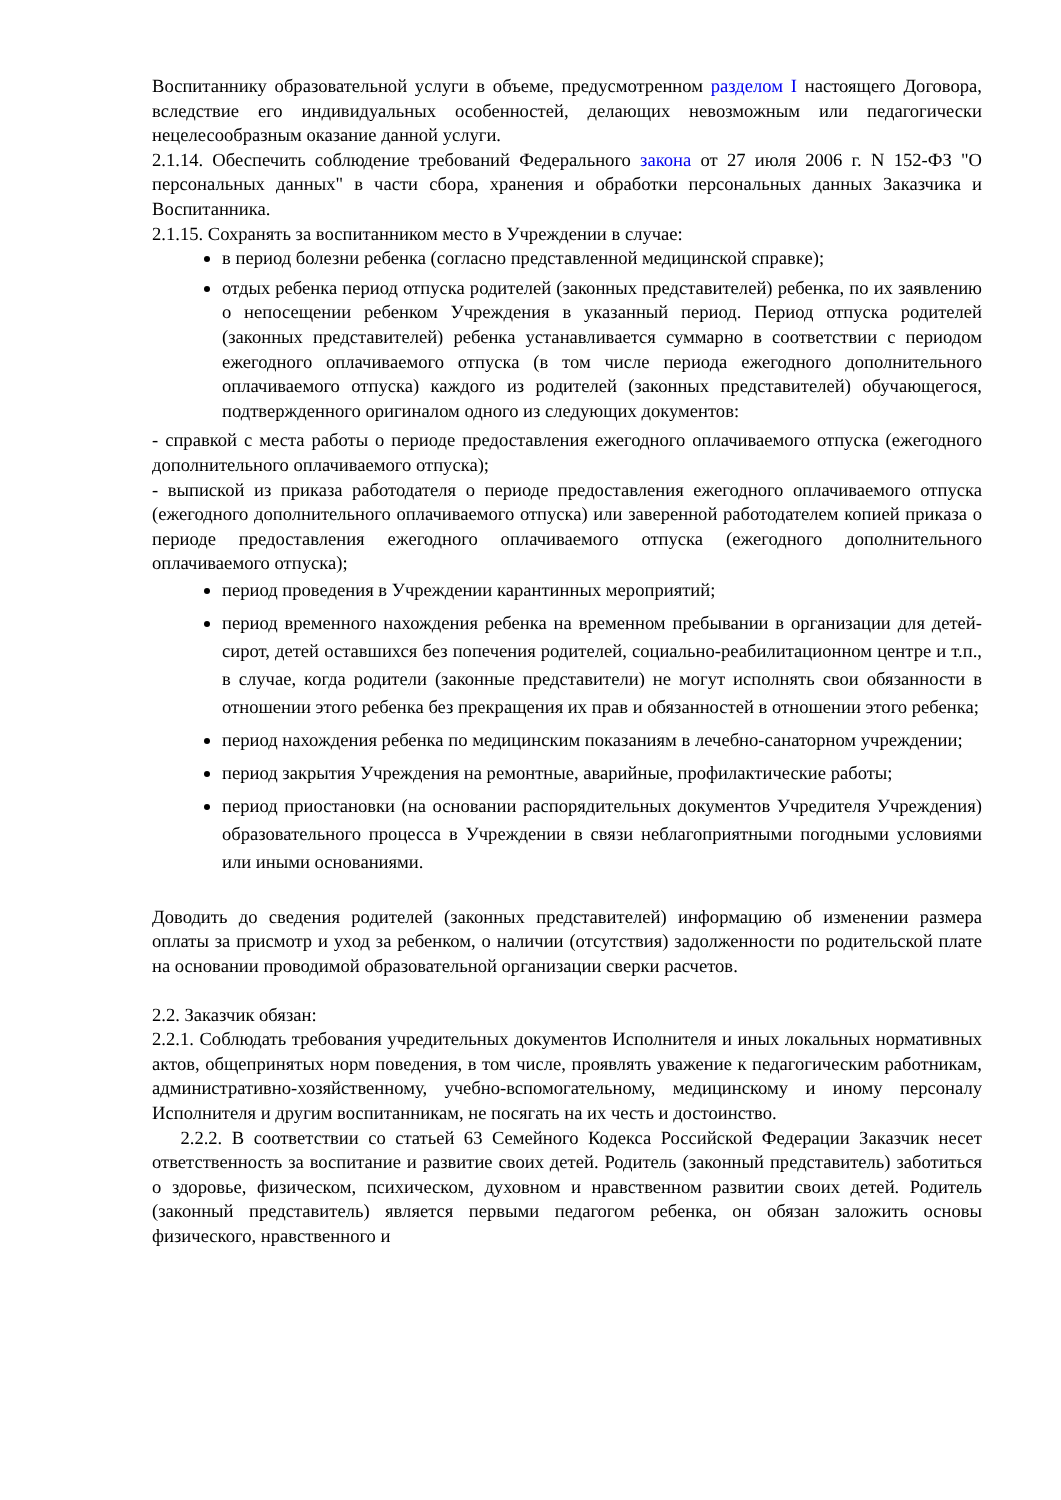Воспитаннику образовательной услуги в объеме, предусмотренном разделом I настоящего Договора, вследствие его индивидуальных особенностей, делающих невозможным или педагогически нецелесообразным оказание данной услуги.
2.1.14. Обеспечить соблюдение требований Федерального закона от 27 июля 2006 г. N 152-ФЗ "О персональных данных" в части сбора, хранения и обработки персональных данных Заказчика и Воспитанника.
2.1.15. Сохранять за воспитанником место в Учреждении в случае:
в период болезни ребенка (согласно представленной медицинской справке);
отдых ребенка период отпуска родителей (законных представителей) ребенка, по их заявлению о непосещении ребенком Учреждения в указанный период. Период отпуска родителей (законных представителей) ребенка устанавливается суммарно в соответствии с периодом ежегодного оплачиваемого отпуска (в том числе периода ежегодного дополнительного оплачиваемого отпуска) каждого из родителей (законных представителей) обучающегося, подтвержденного оригиналом одного из следующих документов:
- справкой с места работы о периоде предоставления ежегодного оплачиваемого отпуска (ежегодного дополнительного оплачиваемого отпуска);
- выпиской из приказа работодателя о периоде предоставления ежегодного оплачиваемого отпуска (ежегодного дополнительного оплачиваемого отпуска) или заверенной работодателем копией приказа о периоде предоставления ежегодного оплачиваемого отпуска (ежегодного дополнительного оплачиваемого отпуска);
период проведения в Учреждении карантинных мероприятий;
период временного нахождения ребенка на временном пребывании в организации для детей-сирот, детей оставшихся без попечения родителей, социально-реабилитационном центре и т.п., в случае, когда родители (законные представители) не могут исполнять свои обязанности в отношении этого ребенка без прекращения их прав и обязанностей в отношении этого ребенка;
период нахождения ребенка по медицинским показаниям в лечебно-санаторном учреждении;
период закрытия Учреждения на ремонтные, аварийные, профилактические работы;
период приостановки (на основании распорядительных документов Учредителя Учреждения) образовательного процесса в Учреждении в связи неблагоприятными погодными условиями или иными основаниями.
Доводить до сведения родителей (законных представителей) информацию об изменении размера оплаты за присмотр и уход за ребенком, о наличии (отсутствия) задолженности по родительской плате на основании проводимой образовательной организации сверки расчетов.
2.2. Заказчик обязан:
2.2.1. Соблюдать требования учредительных документов Исполнителя и иных локальных нормативных актов, общепринятых норм поведения, в том числе, проявлять уважение к педагогическим работникам, административно-хозяйственному, учебно-вспомогательному, медицинскому и иному персоналу Исполнителя и другим воспитанникам, не посягать на их честь и достоинство.
2.2.2. В соответствии со статьей 63 Семейного Кодекса Российской Федерации Заказчик несет ответственность за воспитание и развитие своих детей. Родитель (законный представитель) заботиться о здоровье, физическом, психическом, духовном и нравственном развитии своих детей. Родитель (законный представитель) является первыми педагогом ребенка, он обязан заложить основы физического, нравственного и